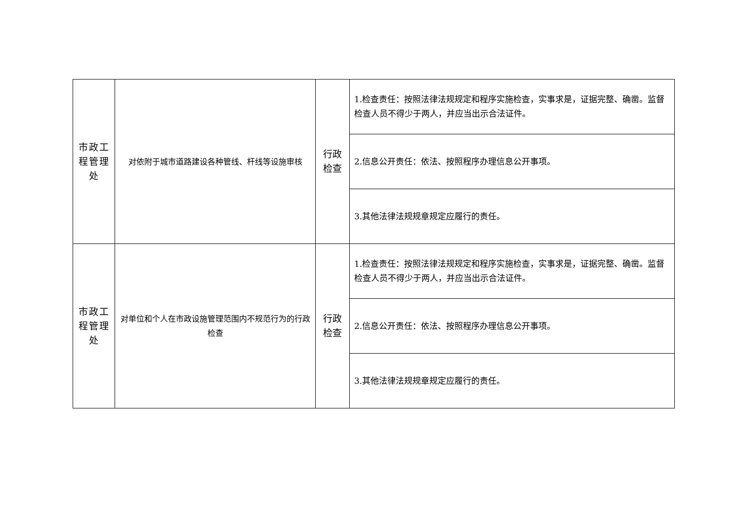| 市政工 程管理 处 | 对依附于城市道路建设各种管线、杆线等设施审核 | 行政 检查 | 1.检查责任：按照法律法规规定和程序实施检查，实事求是，证据完整、确凿。监督检查人员不得少于两人，并应当出示合法证件。 |
| | | | 2.信息公开责任：依法、按照程序办理信息公开事项。 |
| | | | 3.其他法律法规规章规定应履行的责任。 |
| 市政工 程管理 处 | 对单位和个人在市政设施管理范围内不规范行为的行政检查 | 行政 检查 | 1.检查责任：按照法律法规规定和程序实施检查，实事求是，证据完整、确凿。监督检查人员不得少于两人，并应当出示合法证件。 |
| | | | 2.信息公开责任：依法、按照程序办理信息公开事项。 |
| | | | 3.其他法律法规规章规定应履行的责任。 |